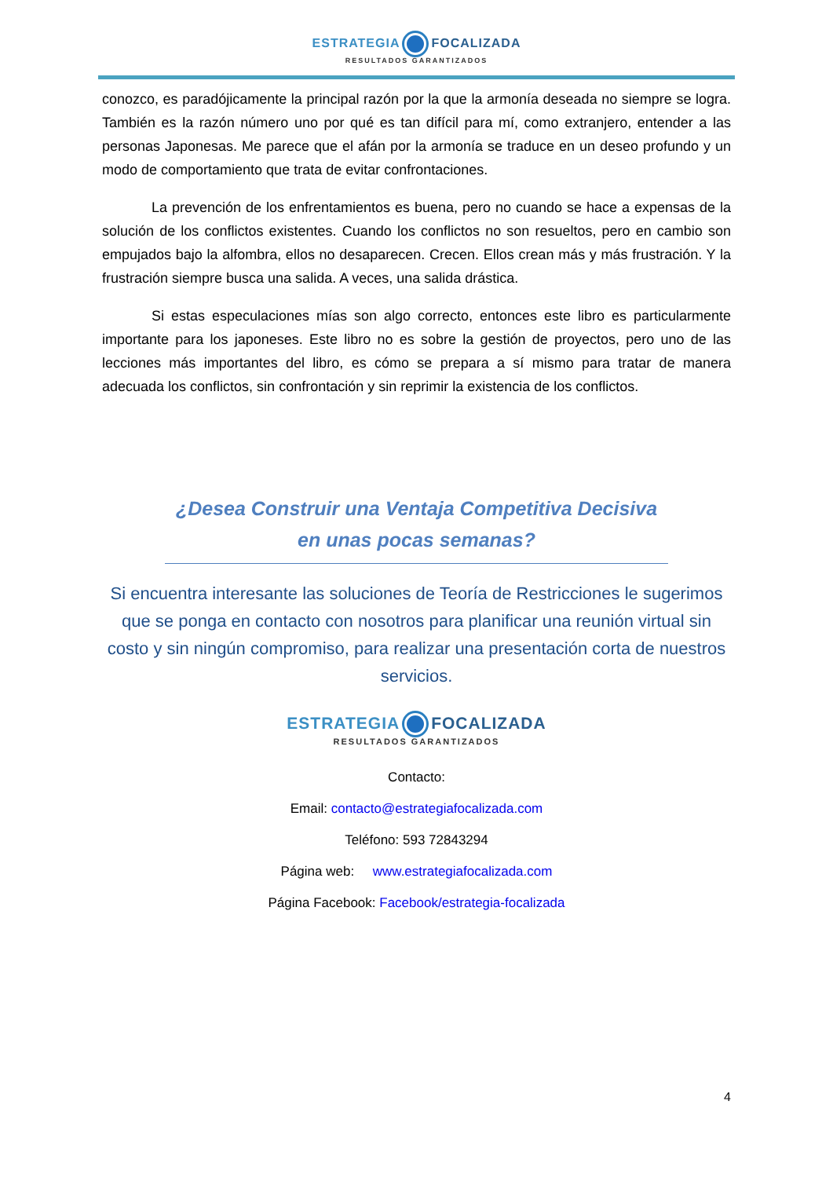ESTRATEGIA FOCALIZADA
RESULTADOS GARANTIZADOS
conozco, es paradójicamente la principal razón por la que la armonía deseada no siempre se logra. También es la razón número uno por qué es tan difícil para mí, como extranjero, entender a las personas Japonesas. Me parece que el afán por la armonía se traduce en un deseo profundo y un modo de comportamiento que trata de evitar confrontaciones.
La prevención de los enfrentamientos es buena, pero no cuando se hace a expensas de la solución de los conflictos existentes. Cuando los conflictos no son resueltos, pero en cambio son empujados bajo la alfombra, ellos no desaparecen. Crecen. Ellos crean más y más frustración. Y la frustración siempre busca una salida. A veces, una salida drástica.
Si estas especulaciones mías son algo correcto, entonces este libro es particularmente importante para los japoneses. Este libro no es sobre la gestión de proyectos, pero uno de las lecciones más importantes del libro, es cómo se prepara a sí mismo para tratar de manera adecuada los conflictos, sin confrontación y sin reprimir la existencia de los conflictos.
¿Desea Construir una Ventaja Competitiva Decisiva
en unas pocas semanas?
Si encuentra interesante las soluciones de Teoría de Restricciones le sugerimos que se ponga en contacto con nosotros para planificar una reunión virtual sin costo y sin ningún compromiso, para realizar una presentación corta de nuestros servicios.
ESTRATEGIA FOCALIZADA
RESULTADOS GARANTIZADOS
Contacto:
Email: contacto@estrategiafocalizada.com
Teléfono: 593 72843294
Página web: www.estrategiafocalizada.com
Página Facebook: Facebook/estrategia-focalizada
4